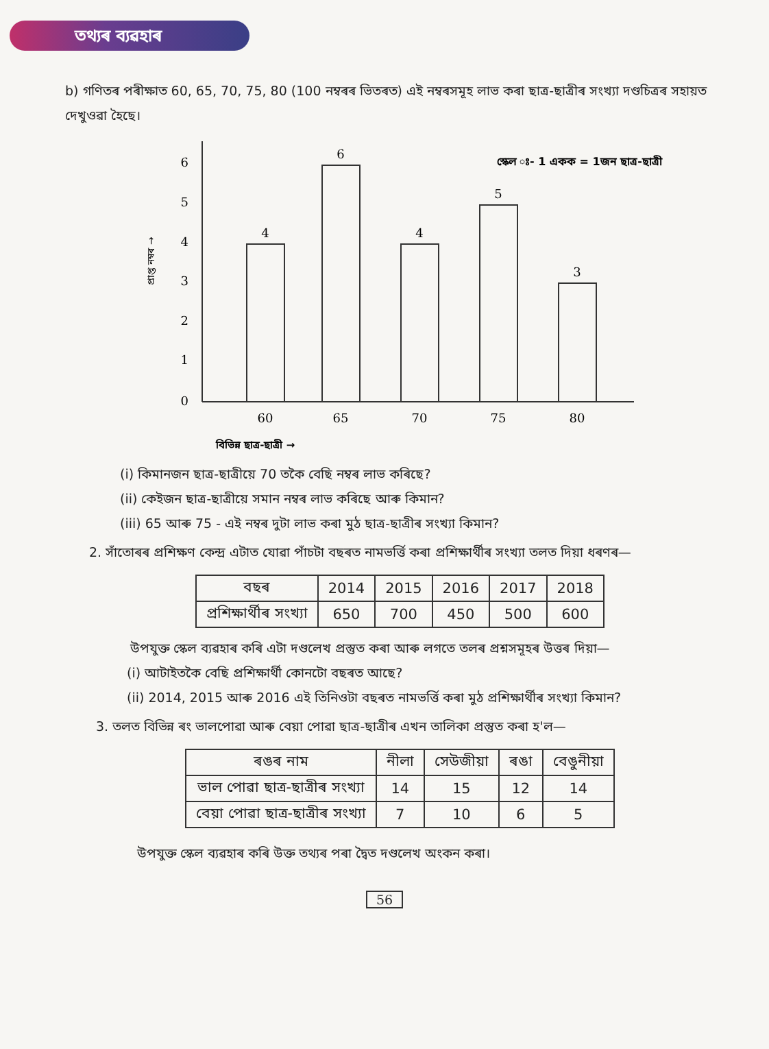তথ্যৰ ব্যৱহাৰ
b) গণিতৰ পৰীক্ষাত 60, 65, 70, 75, 80 (100 নম্বৰৰ ভিতৰত) এই নম্বৰসমূহ লাভ কৰা ছাত্ৰ-ছাত্ৰীৰ সংখ্যা দণ্ডচিত্ৰৰ সহায়ত দেখুওৱা হৈছে।
0
1
2
3
4
5
6
প্ৰাপ্ত নম্বৰ →
4
6
4
5
3
60
65
70
75
80
স্কেল ঃ- 1 একক = 1জন ছাত্ৰ-ছাত্ৰী
বিভিন্ন ছাত্ৰ-ছাত্ৰী →
(i) কিমানজন ছাত্ৰ-ছাত্ৰীয়ে 70 তকৈ বেছি নম্বৰ লাভ কৰিছে?
(ii) কেইজন ছাত্ৰ-ছাত্ৰীয়ে সমান নম্বৰ লাভ কৰিছে আৰু কিমান?
(iii) 65 আৰু 75 - এই নম্বৰ দুটা লাভ কৰা মুঠ ছাত্ৰ-ছাত্ৰীৰ সংখ্যা কিমান?
2. সাঁতোৰৰ প্ৰশিক্ষণ কেন্দ্ৰ এটাত যোৱা পাঁচটা বছৰত নামভৰ্ত্তি কৰা প্ৰশিক্ষাৰ্থীৰ সংখ্যা তলত দিয়া ধৰণৰ—
| বছৰ | 2014 | 2015 | 2016 | 2017 | 2018 |
| --- | --- | --- | --- | --- | --- |
| প্ৰশিক্ষাৰ্থীৰ সংখ্যা | 650 | 700 | 450 | 500 | 600 |
উপযুক্ত স্কেল ব্যৱহাৰ কৰি এটা দণ্ডলেখ প্ৰস্তুত কৰা আৰু লগতে তলৰ প্ৰশ্নসমূহৰ উত্তৰ দিয়া—
(i) আটাইতকৈ বেছি প্ৰশিক্ষাৰ্থী কোনটো বছৰত আছে?
(ii) 2014, 2015 আৰু 2016 এই তিনিওটা বছৰত নামভৰ্ত্তি কৰা মুঠ প্ৰশিক্ষাৰ্থীৰ সংখ্যা কিমান?
3. তলত বিভিন্ন ৰং ভালপোৱা আৰু বেয়া পোৱা ছাত্ৰ-ছাত্ৰীৰ এখন তালিকা প্ৰস্তুত কৰা হ'ল—
| ৰঙৰ নাম | নীলা | সেউজীয়া | ৰঙা | বেঙুনীয়া |
| --- | --- | --- | --- | --- |
| ভাল পোৱা ছাত্ৰ-ছাত্ৰীৰ সংখ্যা | 14 | 15 | 12 | 14 |
| বেয়া পোৱা ছাত্ৰ-ছাত্ৰীৰ সংখ্যা | 7 | 10 | 6 | 5 |
উপযুক্ত স্কেল ব্যৱহাৰ কৰি উক্ত তথ্যৰ পৰা দ্বৈত দণ্ডলেখ অংকন কৰা।
56